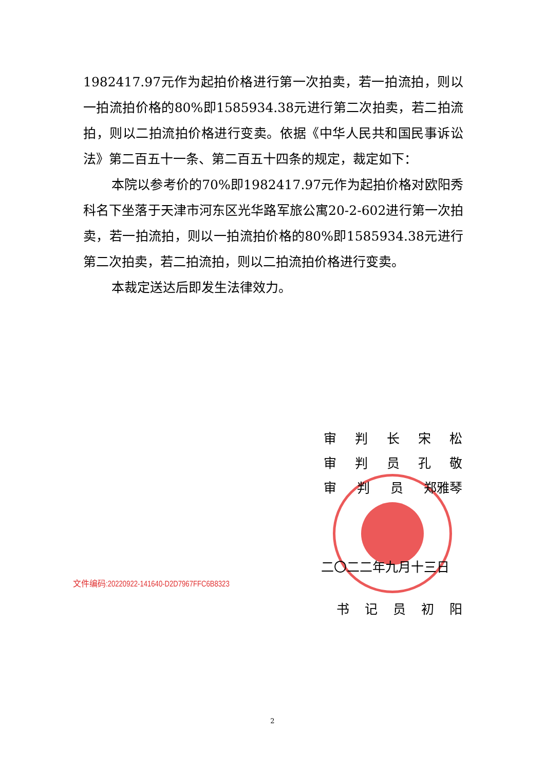1982417.97元作为起拍价格进行第一次拍卖，若一拍流拍，则以一拍流拍价格的80%即1585934.38元进行第二次拍卖，若二拍流拍，则以二拍流拍价格进行变卖。依据《中华人民共和国民事诉讼法》第二百五十一条、第二百五十四条的规定，裁定如下：
本院以参考价的70%即1982417.97元作为起拍价格对欧阳秀科名下坐落于天津市河东区光华路军旅公寓20-2-602进行第一次拍卖，若一拍流拍，则以一拍流拍价格的80%即1585934.38元进行第二次拍卖，若二拍流拍，则以二拍流拍价格进行变卖。
本裁定送达后即发生法律效力。
审判长宋松
审判员孔敬
审 判 员 郑雅琴
二〇二二年九月十三日
文件编码:20220922-141640-D2D7967FFC6B8323
书记员初阳
2